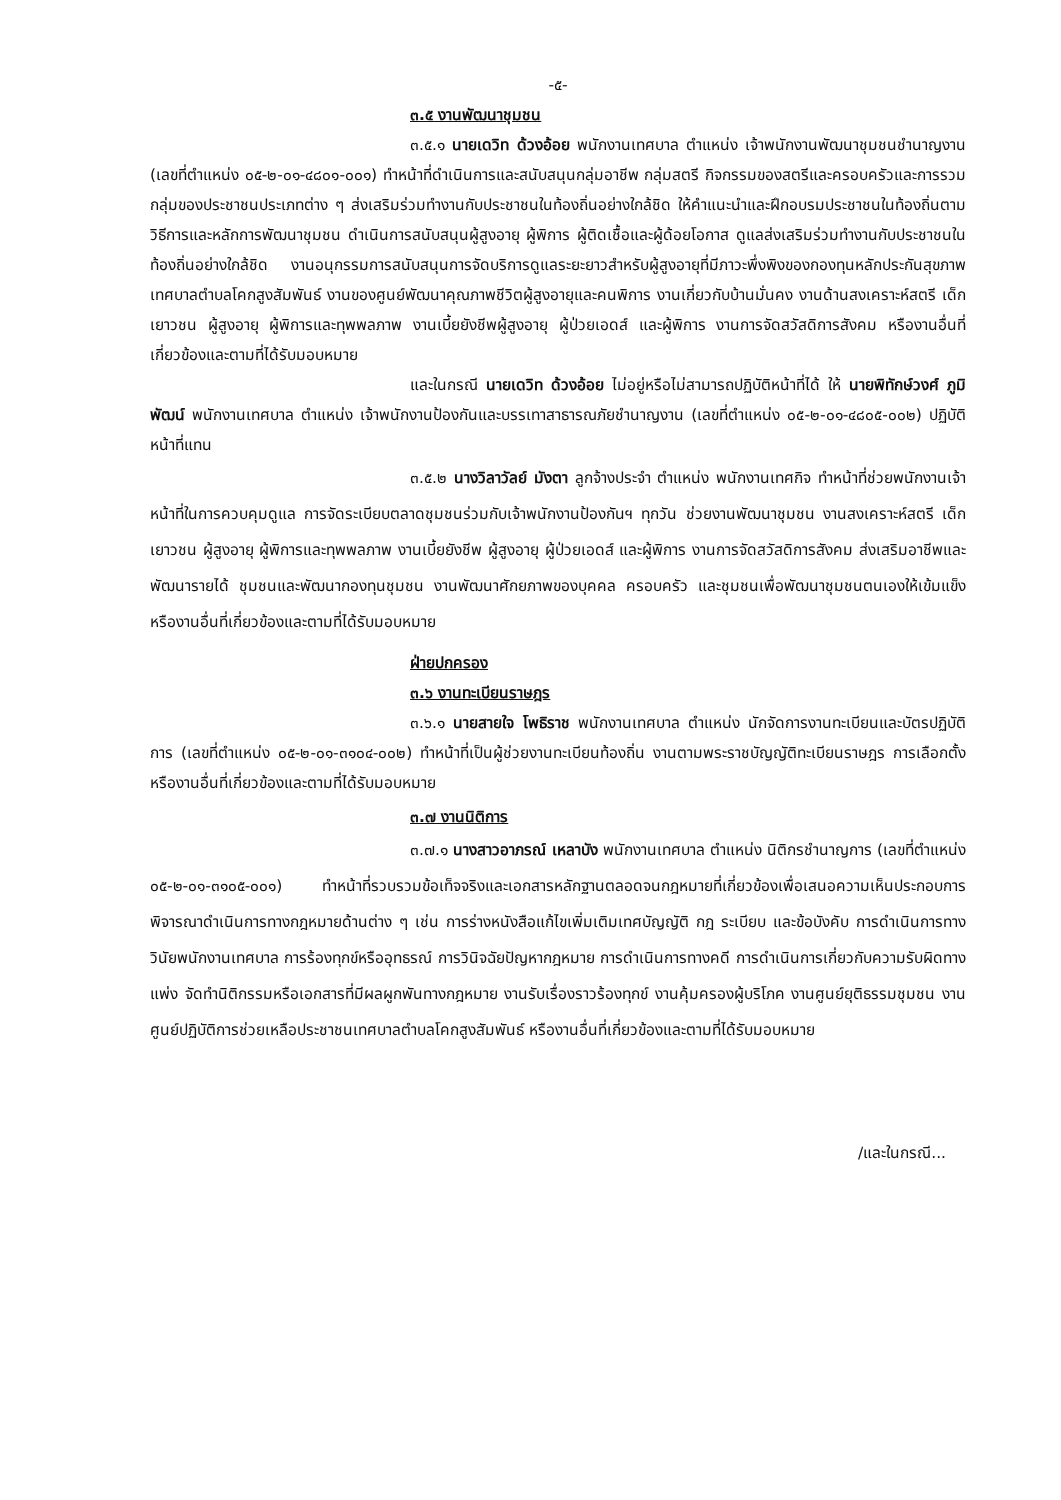-๕-
๓.๕ งานพัฒนาชุมชน
๓.๕.๑ นายเดวิท ด้วงอ้อย พนักงานเทศบาล ตำแหน่ง เจ้าพนักงานพัฒนาชุมชนชำนาญงาน (เลขที่ตำแหน่ง ๐๕-๒-๐๑-๔๘๐๑-๐๐๑) ทำหน้าที่ดำเนินการและสนับสนุนกลุ่มอาชีพ กลุ่มสตรี กิจกรรมของสตรีและครอบครัวและการรวมกลุ่มของประชาชนประเภทต่าง ๆ ส่งเสริมร่วมทำงานกับประชาชนในท้องถิ่นอย่างใกล้ชิด ให้คำแนะนำและฝึกอบรมประชาชนในท้องถิ่นตามวิธีการและหลักการพัฒนาชุมชน ดำเนินการสนับสนุนผู้สูงอายุ ผู้พิการ ผู้ติดเชื้อและผู้ด้อยโอกาส ดูแลส่งเสริมร่วมทำงานกับประชาชนในท้องถิ่นอย่างใกล้ชิด งานอนุกรรมการสนับสนุนการจัดบริการดูแลระยะยาวสำหรับผู้สูงอายุที่มีภาวะพึ่งพิงของกองทุนหลักประกันสุขภาพเทศบาลตำบลโคกสูงสัมพันธ์ งานของศูนย์พัฒนาคุณภาพชีวิตผู้สูงอายุและคนพิการ งานเกี่ยวกับบ้านมั่นคง งานด้านสงเคราะห์สตรี เด็ก เยาวชน ผู้สูงอายุ ผู้พิการและทุพพลภาพ งานเบี้ยยังชีพผู้สูงอายุ ผู้ป่วยเอดส์ และผู้พิการ งานการจัดสวัสดิการสังคม หรืองานอื่นที่เกี่ยวข้องและตามที่ได้รับมอบหมาย
และในกรณี นายเดวิท ด้วงอ้อย ไม่อยู่หรือไม่สามารถปฏิบัติหน้าที่ได้ ให้ นายพิทักษ์วงศ์ ภูมิพัฒน์ พนักงานเทศบาล ตำแหน่ง เจ้าพนักงานป้องกันและบรรเทาสาธารณภัยชำนาญงาน (เลขที่ตำแหน่ง ๐๕-๒-๐๑-๔๘๐๕-๐๐๒) ปฏิบัติหน้าที่แทน
๓.๕.๒ นางวิลาวัลย์ มังตา ลูกจ้างประจำ ตำแหน่ง พนักงานเทศกิจ ทำหน้าที่ช่วยพนักงานเจ้าหน้าที่ในการควบคุมดูแล การจัดระเบียบตลาดชุมชนร่วมกับเจ้าพนักงานป้องกันฯ ทุกวัน ช่วยงานพัฒนาชุมชน งานสงเคราะห์สตรี เด็ก เยาวชน ผู้สูงอายุ ผู้พิการและทุพพลภาพ งานเบี้ยยังชีพ ผู้สูงอายุ ผู้ป่วยเอดส์ และผู้พิการ งานการจัดสวัสดิการสังคม ส่งเสริมอาชีพและพัฒนารายได้ ชุมชนและพัฒนากองทุนชุมชน งานพัฒนาศักยภาพของบุคคล ครอบครัว และชุมชนเพื่อพัฒนาชุมชนตนเองให้เข้มแข็ง หรืองานอื่นที่เกี่ยวข้องและตามที่ได้รับมอบหมาย
ฝ่ายปกครอง
๓.๖ งานทะเบียนราษฎร
๓.๖.๑ นายสายใจ โพธิราช พนักงานเทศบาล ตำแหน่ง นักจัดการงานทะเบียนและบัตรปฏิบัติการ (เลขที่ตำแหน่ง ๐๕-๒-๐๑-๓๑๐๔-๐๐๒) ทำหน้าที่เป็นผู้ช่วยงานทะเบียนท้องถิ่น งานตามพระราชบัญญัติทะเบียนราษฎร การเลือกตั้ง หรืองานอื่นที่เกี่ยวข้องและตามที่ได้รับมอบหมาย
๓.๗ งานนิติการ
๓.๗.๑ นางสาวอาภรณ์ เหลาบัง พนักงานเทศบาล ตำแหน่ง นิติกรชำนาญการ (เลขที่ตำแหน่ง ๐๕-๒-๐๑-๓๑๐๕-๐๐๑) ทำหน้าที่รวบรวมข้อเท็จจริงและเอกสารหลักฐานตลอดจนกฎหมายที่เกี่ยวข้องเพื่อเสนอความเห็นประกอบการพิจารณาดำเนินการทางกฎหมายด้านต่าง ๆ เช่น การร่างหนังสือแก้ไขเพิ่มเติมเทศบัญญัติ กฎ ระเบียบ และข้อบังคับ การดำเนินการทางวินัยพนักงานเทศบาล การร้องทุกข์หรืออุทธรณ์ การวินิจฉัยปัญหากฎหมาย การดำเนินการทางคดี การดำเนินการเกี่ยวกับความรับผิดทางแพ่ง จัดทำนิติกรรมหรือเอกสารที่มีผลผูกพันทางกฎหมาย งานรับเรื่องราวร้องทุกข์ งานคุ้มครองผู้บริโภค งานศูนย์ยุติธรรมชุมชน งานศูนย์ปฏิบัติการช่วยเหลือประชาชนเทศบาลตำบลโคกสูงสัมพันธ์ หรืองานอื่นที่เกี่ยวข้องและตามที่ได้รับมอบหมาย
/และในกรณี...